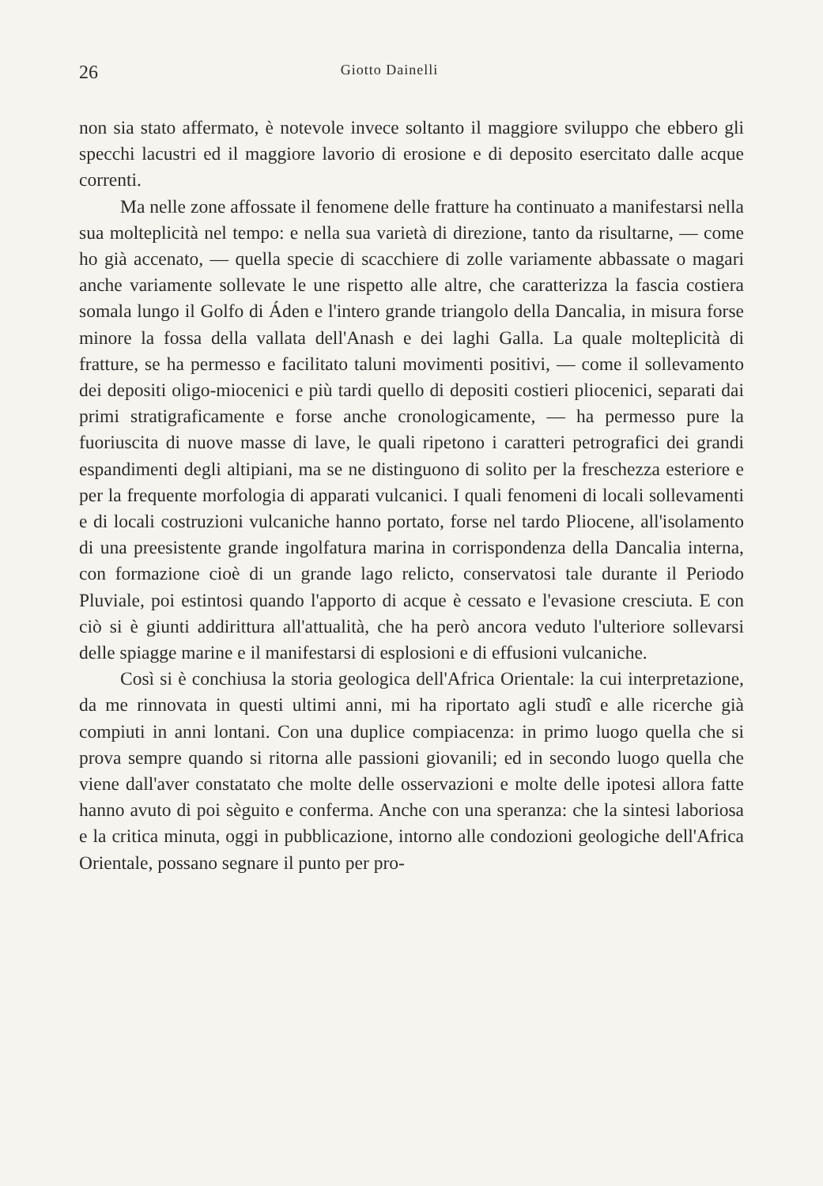26 Giotto Dainelli
non sia stato affermato, è notevole invece soltanto il maggiore sviluppo che ebbero gli specchi lacustri ed il maggiore lavorio di erosione e di deposito esercitato dalle acque correnti.
Ma nelle zone affossate il fenomene delle fratture ha continuato a manifestarsi nella sua molteplicità nel tempo: e nella sua varietà di direzione, tanto da risultarne, — come ho già accenato, — quella specie di scacchiere di zolle variamente abbassate o magari anche variamente sollevate le une rispetto alle altre, che caratterizza la fascia costiera somala lungo il Golfo di Áden e l'intero grande triangolo della Dancalia, in misura forse minore la fossa della vallata dell'Anash e dei laghi Galla. La quale molteplicità di fratture, se ha permesso e facilitato taluni movimenti positivi, — come il sollevamento dei depositi oligo-miocenici e più tardi quello di depositi costieri pliocenici, separati dai primi stratigraficamente e forse anche cronologicamente, — ha permesso pure la fuoriuscita di nuove masse di lave, le quali ripetono i caratteri petrografici dei grandi espandimenti degli altipiani, ma se ne distinguono di solito per la freschezza esteriore e per la frequente morfologia di apparati vulcanici. I quali fenomeni di locali sollevamenti e di locali costruzioni vulcaniche hanno portato, forse nel tardo Pliocene, all'isolamento di una preesistente grande ingolfatura marina in corrispondenza della Dancalia interna, con formazione cioè di un grande lago relicto, conservatosi tale durante il Periodo Pluviale, poi estintosi quando l'apporto di acque è cessato e l'evasione cresciuta. E con ciò si è giunti addirittura all'attualità, che ha però ancora veduto l'ulteriore sollevarsi delle spiagge marine e il manifestarsi di esplosioni e di effusioni vulcaniche.
Così si è conchiusa la storia geologica dell'Africa Orientale: la cui interpretazione, da me rinnovata in questi ultimi anni, mi ha riportato agli studî e alle ricerche già compiuti in anni lontani. Con una duplice compiacenza: in primo luogo quella che si prova sempre quando si ritorna alle passioni giovanili; ed in secondo luogo quella che viene dall'aver constatato che molte delle osservazioni e molte delle ipotesi allora fatte hanno avuto di poi sèguito e conferma. Anche con una speranza: che la sintesi laboriosa e la critica minuta, oggi in pubblicazione, intorno alle condozioni geologiche dell'Africa Orientale, possano segnare il punto per pro-